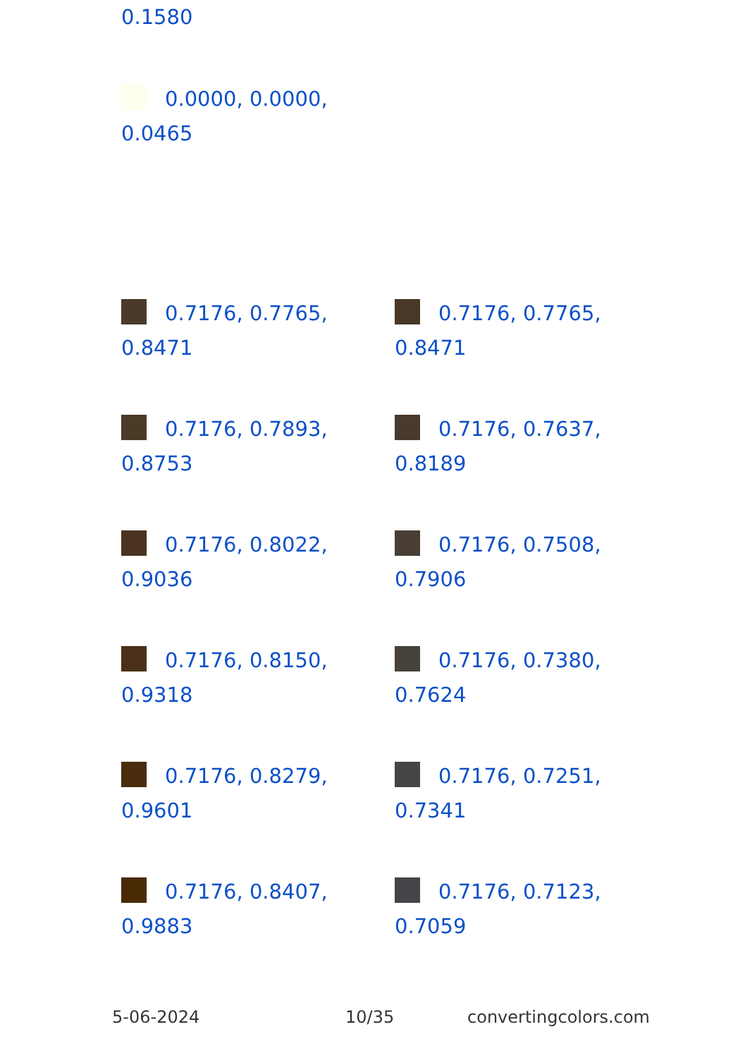0.1580
0.0000, 0.0000, 0.0465
0.7176, 0.7765, 0.8471
0.7176, 0.7765, 0.8471
0.7176, 0.7893, 0.8753
0.7176, 0.7637, 0.8189
0.7176, 0.8022, 0.9036
0.7176, 0.7508, 0.7906
0.7176, 0.8150, 0.9318
0.7176, 0.7380, 0.7624
0.7176, 0.8279, 0.9601
0.7176, 0.7251, 0.7341
0.7176, 0.8407, 0.9883
0.7176, 0.7123, 0.7059
5-06-2024 10/35 convertingcolors.com